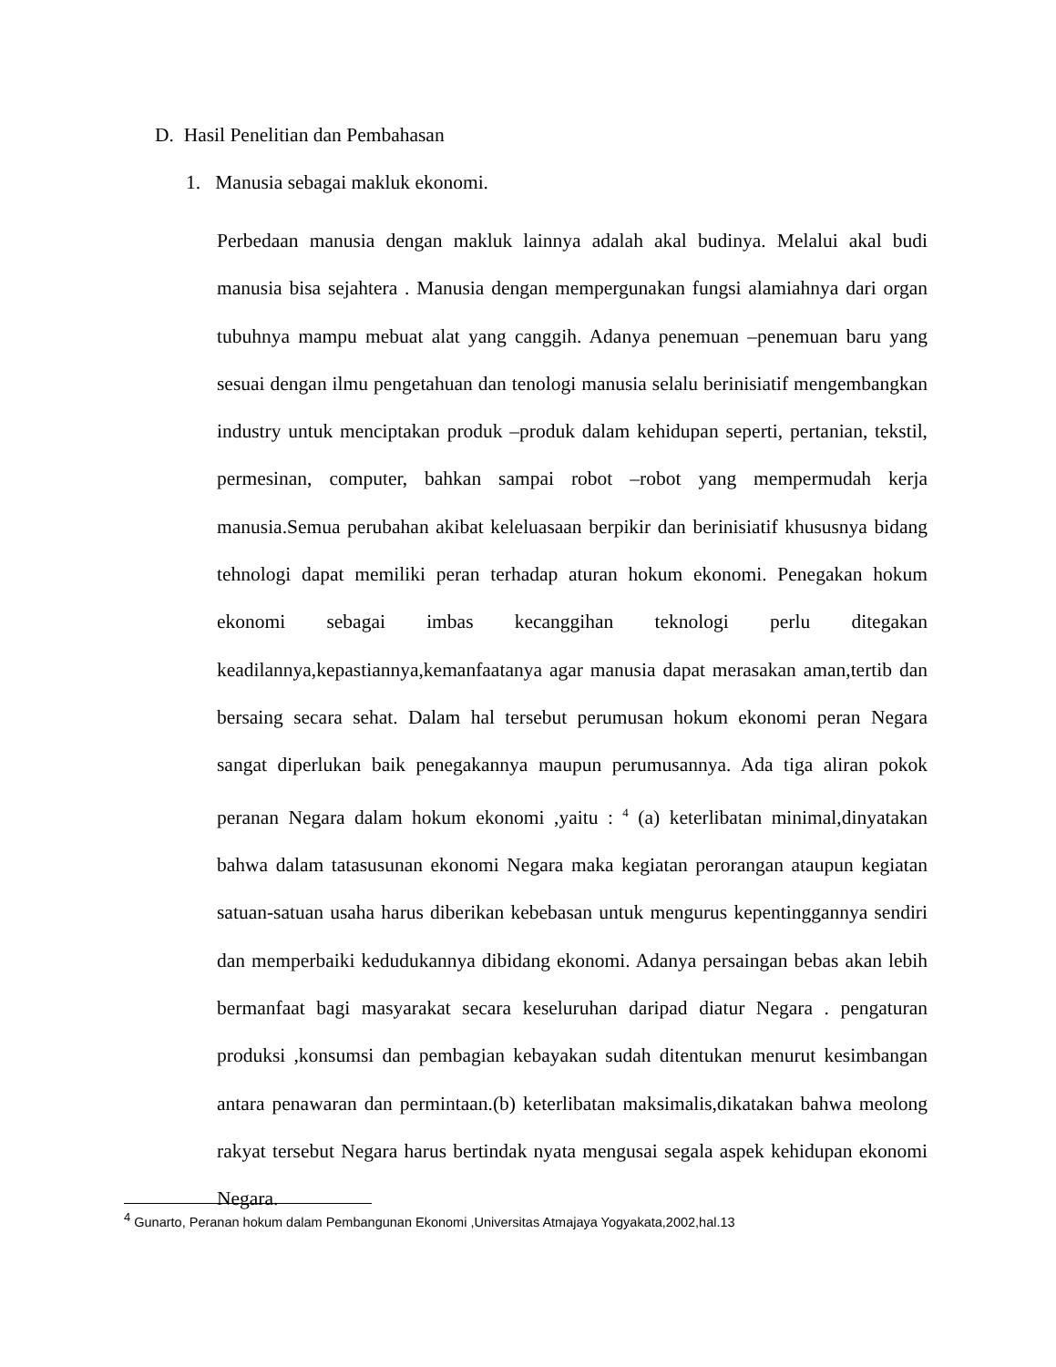D. Hasil Penelitian dan Pembahasan
1. Manusia sebagai makluk ekonomi.
Perbedaan manusia dengan makluk lainnya adalah akal budinya. Melalui akal budi manusia bisa sejahtera . Manusia dengan mempergunakan fungsi alamiahnya dari organ tubuhnya mampu mebuat alat yang canggih. Adanya penemuan –penemuan baru yang sesuai dengan ilmu pengetahuan dan tenologi manusia selalu berinisiatif mengembangkan industry untuk menciptakan produk –produk dalam kehidupan seperti, pertanian, tekstil, permesinan, computer, bahkan sampai robot –robot yang mempermudah kerja manusia.Semua perubahan akibat keleluasaan berpikir dan berinisiatif khususnya bidang tehnologi dapat memiliki peran terhadap aturan hokum ekonomi. Penegakan hokum ekonomi sebagai imbas kecanggihan teknologi perlu ditegakan keadilannya,kepastiannya,kemanfaatanya agar manusia dapat merasakan aman,tertib dan bersaing secara sehat. Dalam hal tersebut perumusan hokum ekonomi peran Negara sangat diperlukan baik penegakannya maupun perumusannya. Ada tiga aliran pokok peranan Negara dalam hokum ekonomi ,yaitu : <sup>4</sup> (a) keterlibatan minimal,dinyatakan bahwa dalam tatasusunan ekonomi Negara maka kegiatan perorangan ataupun kegiatan satuan-satuan usaha harus diberikan kebebasan untuk mengurus kepentinggannya sendiri dan memperbaiki kedudukannya dibidang ekonomi. Adanya persaingan bebas akan lebih bermanfaat bagi masyarakat secara keseluruhan daripad diatur Negara . pengaturan produksi ,konsumsi dan pembagian kebayakan sudah ditentukan menurut kesimbangan antara penawaran dan permintaan.(b) keterlibatan maksimalis,dikatakan bahwa meolong rakyat tersebut Negara harus bertindak nyata mengusai segala aspek kehidupan ekonomi Negara.
<sup>4</sup> Gunarto, Peranan hokum dalam Pembangunan Ekonomi ,Universitas Atmajaya Yogyakata,2002,hal.13